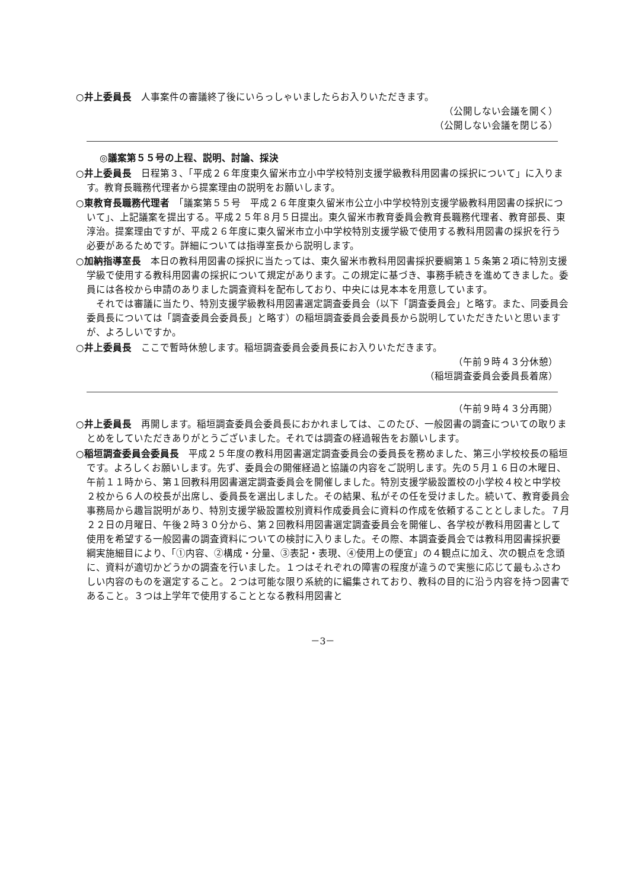○井上委員長　人事案件の審議終了後にいらっしゃいましたらお入りいただきます。
（公開しない会議を開く）
（公開しない会議を閉じる）
◎議案第５５号の上程、説明、討論、採決
○井上委員長　日程第３、「平成２６年度東久留米市立小中学校特別支援学級教科用図書の採択について」に入ります。教育長職務代理者から提案理由の説明をお願いします。
○東教育長職務代理者　「議案第５５号　平成２６年度東久留米市公立小中学校特別支援学級教科用図書の採択について」、上記議案を提出する。平成２５年８月５日提出。東久留米市教育委員会教育長職務代理者、教育部長、東淳治。提案理由ですが、平成２６年度に東久留米市立小中学校特別支援学級で使用する教科用図書の採択を行う必要があるためです。詳細については指導室長から説明します。
○加納指導室長　本日の教科用図書の採択に当たっては、東久留米市教科用図書採択要綱第１５条第２項に特別支援学級で使用する教科用図書の採択について規定があります。この規定に基づき、事務手続きを進めてきました。委員には各校から申請のありました調査資料を配布しており、中央には見本本を用意しています。
それでは審議に当たり、特別支援学級教科用図書選定調査委員会（以下「調査委員会」と略す。また、同委員会委員長については「調査委員会委員長」と略す）の稲垣調査委員会委員長から説明していただきたいと思いますが、よろしいですか。
○井上委員長　ここで暫時休憩します。稲垣調査委員会委員長にお入りいただきます。
（午前９時４３分休憩）
（稲垣調査委員会委員長着席）
（午前９時４３分再開）
○井上委員長　再開します。稲垣調査委員会委員長におかれましては、このたび、一般図書の調査についての取りまとめをしていただきありがとうございました。それでは調査の経過報告をお願いします。
○稲垣調査委員会委員長　平成２５年度の教科用図書選定調査委員会の委員長を務めました、第三小学校校長の稲垣です。よろしくお願いします。先ず、委員会の開催経過と協議の内容をご説明します。先の５月１６日の木曜日、午前１１時から、第１回教科用図書選定調査委員会を開催しました。特別支援学級設置校の小学校４校と中学校２校から６人の校長が出席し、委員長を選出しました。その結果、私がその任を受けました。続いて、教育委員会事務局から趣旨説明があり、特別支援学級設置校別資料作成委員会に資料の作成を依頼することとしました。７月２２日の月曜日、午後２時３０分から、第２回教科用図書選定調査委員会を開催し、各学校が教科用図書として使用を希望する一般図書の調査資料についての検討に入りました。その際、本調査委員会では教科用図書採択要綱実施細目により、「①内容、②構成・分量、③表記・表現、④使用上の便宜」の４観点に加え、次の観点を念頭に、資料が適切かどうかの調査を行いました。１つはそれぞれの障害の程度が違うので実態に応じて最もふさわしい内容のものを選定すること。２つは可能な限り系統的に編集されており、教科の目的に沿う内容を持つ図書であること。３つは上学年で使用することとなる教科用図書と
－3－